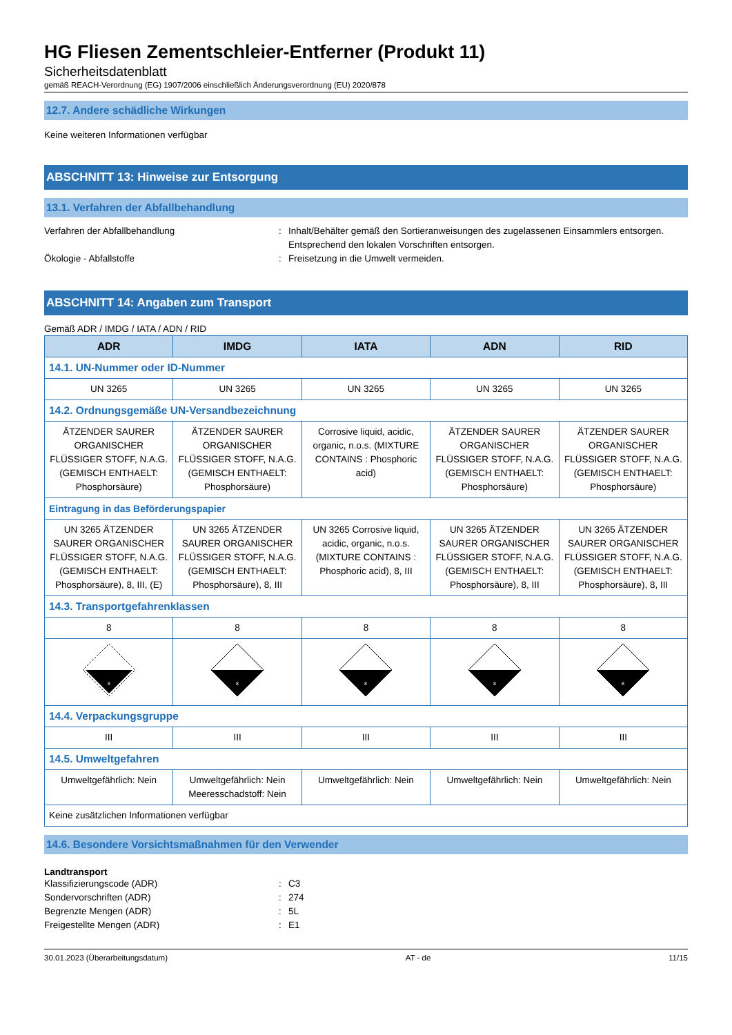HG Fliesen Zementschleier-Entferner (Produkt 11)
Sicherheitsdatenblatt
gemäß REACH-Verordnung (EG) 1907/2006 einschließlich Änderungsverordnung (EU) 2020/878
12.7. Andere schädliche Wirkungen
Keine weiteren Informationen verfügbar
ABSCHNITT 13: Hinweise zur Entsorgung
13.1. Verfahren der Abfallbehandlung
Verfahren der Abfallbehandlung : Inhalt/Behälter gemäß den Sortieranweisungen des zugelassenen Einsammlers entsorgen. Entsprechend den lokalen Vorschriften entsorgen.
Ökologie - Abfallstoffe : Freisetzung in die Umwelt vermeiden.
ABSCHNITT 14: Angaben zum Transport
Gemäß ADR / IMDG / IATA / ADN / RID
| ADR | IMDG | IATA | ADN | RID |
| --- | --- | --- | --- | --- |
| 14.1. UN-Nummer oder ID-Nummer | | | | |
| UN 3265 | UN 3265 | UN 3265 | UN 3265 | UN 3265 |
| 14.2. Ordnungsgemäße UN-Versandbezeichnung | | | | |
| ÄTZENDER SAURER ORGANISCHER FLÜSSIGER STOFF, N.A.G. (GEMISCH ENTHAELT: Phosphorsäure) | ÄTZENDER SAURER ORGANISCHER FLÜSSIGER STOFF, N.A.G. (GEMISCH ENTHAELT: Phosphorsäure) | Corrosive liquid, acidic, organic, n.o.s. (MIXTURE CONTAINS : Phosphoric acid) | ÄTZENDER SAURER ORGANISCHER FLÜSSIGER STOFF, N.A.G. (GEMISCH ENTHAELT: Phosphorsäure) | ÄTZENDER SAURER ORGANISCHER FLÜSSIGER STOFF, N.A.G. (GEMISCH ENTHAELT: Phosphorsäure) |
| Eintragung in das Beförderungspapier | | | | |
| UN 3265 ÄTZENDER SAURER ORGANISCHER FLÜSSIGER STOFF, N.A.G. (GEMISCH ENTHAELT: Phosphorsäure), 8, III, (E) | UN 3265 ÄTZENDER SAURER ORGANISCHER FLÜSSIGER STOFF, N.A.G. (GEMISCH ENTHAELT: Phosphorsäure), 8, III | UN 3265 Corrosive liquid, acidic, organic, n.o.s. (MIXTURE CONTAINS : Phosphoric acid), 8, III | UN 3265 ÄTZENDER SAURER ORGANISCHER FLÜSSIGER STOFF, N.A.G. (GEMISCH ENTHAELT: Phosphorsäure), 8, III | UN 3265 ÄTZENDER SAURER ORGANISCHER FLÜSSIGER STOFF, N.A.G. (GEMISCH ENTHAELT: Phosphorsäure), 8, III |
| 14.3. Transportgefahrenklassen | | | | |
| 8 | 8 | 8 | 8 | 8 |
| 8 | 8 | 8 | 8 | 8 |
| 14.4. Verpackungsgruppe | | | | |
| III | III | III | III | III |
| 14.5. Umweltgefahren | | | | |
| Umweltgefährlich: Nein | Umweltgefährlich: Nein Meeresschadstoff: Nein | Umweltgefährlich: Nein | Umweltgefährlich: Nein | Umweltgefährlich: Nein |
| Keine zusätzlichen Informationen verfügbar | | | | |
14.6. Besondere Vorsichtsmaßnahmen für den Verwender
Landtransport
Klassifizierungscode (ADR) : C3
Sondervorschriften (ADR) : 274
Begrenzte Mengen (ADR) : 5L
Freigestellte Mengen (ADR) : E1
30.01.2023 (Überarbeitungsdatum) AT - de 11/15